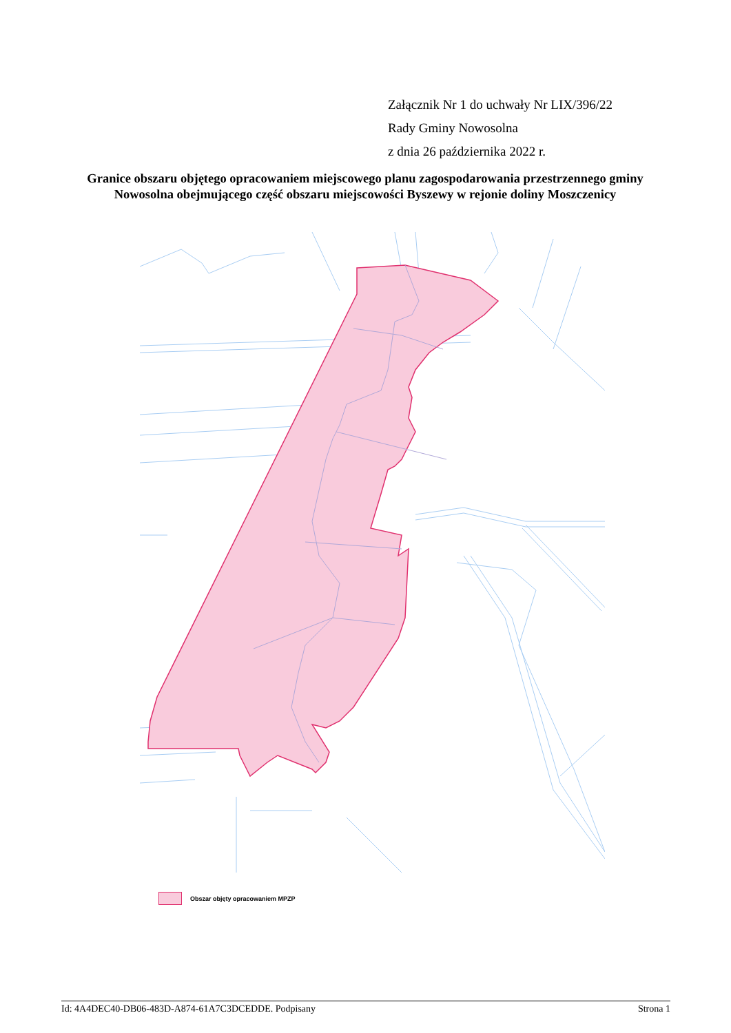Załącznik Nr 1 do uchwały Nr LIX/396/22
Rady Gminy Nowosolna
z dnia 26 października 2022 r.
Granice obszaru objętego opracowaniem miejscowego planu zagospodarowania przestrzennego gminy Nowosolna obejmującego część obszaru miejscowości Byszewy w rejonie doliny Moszczenicy
Obszar objęty opracowaniem MPZP
Id: 4A4DEC40-DB06-483D-A874-61A7C3DCEDDE. Podpisany Strona 1